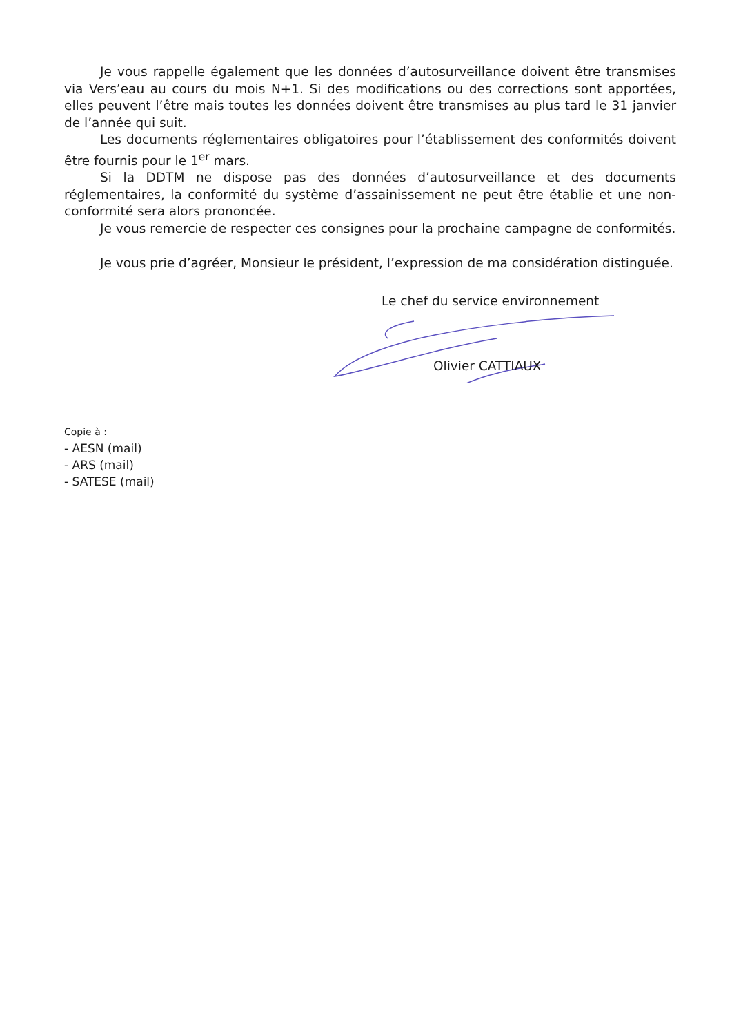Je vous rappelle également que les données d’autosurveillance doivent être transmises via Vers’eau au cours du mois N+1. Si des modifications ou des corrections sont apportées, elles peuvent l’être mais toutes les données doivent être transmises au plus tard le 31 janvier de l’année qui suit.
Les documents réglementaires obligatoires pour l’établissement des conformités doivent être fournis pour le 1<sup>er</sup> mars.
Si la DDTM ne dispose pas des données d’autosurveillance et des documents réglementaires, la conformité du système d’assainissement ne peut être établie et une non-conformité sera alors prononcée.
Je vous remercie de respecter ces consignes pour la prochaine campagne de conformités.
Je vous prie d’agréer, Monsieur le président, l’expression de ma considération distinguée.
Le chef du service environnement
Olivier CATTIAUX
Copie à :
- AESN (mail)
- ARS (mail)
- SATESE (mail)